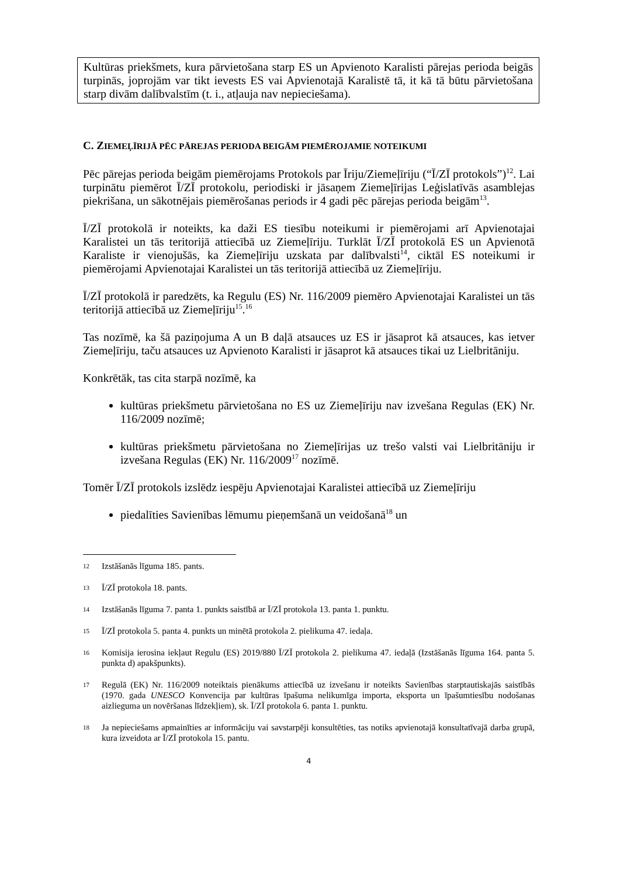Kultūras priekšmets, kura pārvietošana starp ES un Apvienoto Karalisti pārejas perioda beigās turpinās, joprojām var tikt ievests ES vai Apvienotajā Karalistē tā, it kā tā būtu pārvietošana starp divām dalībvalstīm (t. i., atļauja nav nepieciešama).
C. ZIEMEĻĪRIJĀ PĒC PĀREJAS PERIODA BEIGĀM PIEMĒROJAMIE NOTEIKUMI
Pēc pārejas perioda beigām piemērojams Protokols par Īriju/Ziemeļīriju (“Ī/ZĪ protokols”)<sup>12</sup>. Lai turpinātu piemērot Ī/ZĪ protokolu, periodiski ir jāsaņem Ziemeļīrijas Leģislatīvās asamblejas piekrišana, un sākotnējais piemērošanas periods ir 4 gadi pēc pārejas perioda beigām<sup>13</sup>.
Ī/ZĪ protokolā ir noteikts, ka daži ES tiesību noteikumi ir piemērojami arī Apvienotajai Karalistei un tās teritorijā attiecībā uz Ziemeļīriju. Turklāt Ī/ZĪ protokolā ES un Apvienotā Karaliste ir vienojušās, ka Ziemeļīriju uzskata par dalībvalsti<sup>14</sup>, ciktāl ES noteikumi ir piemērojami Apvienotajai Karalistei un tās teritorijā attiecībā uz Ziemeļīriju.
Ī/ZĪ protokolā ir paredzēts, ka Regulu (ES) Nr. 116/2009 piemēro Apvienotajai Karalistei un tās teritorijā attiecībā uz Ziemeļīriju<sup>15</sup>.<sup>16</sup>
Tas nozīmē, ka šā paziņojuma A un B daļā atsauces uz ES ir jāsaprot kā atsauces, kas ietver Ziemeļīriju, taču atsauces uz Apvienoto Karalisti ir jāsaprot kā atsauces tikai uz Lielbritāniju.
Konkrētāk, tas cita starpā nozīmē, ka
kultūras priekšmetu pārvietošana no ES uz Ziemeļīriju nav izvešana Regulas (EK) Nr. 116/2009 nozīmē;
kultūras priekšmetu pārvietošana no Ziemeļīrijas uz trešo valsti vai Lielbritāniju ir izvešana Regulas (EK) Nr. 116/2009<sup>17</sup> nozīmē.
Tomēr Ī/ZĪ protokols izslēdz iespēju Apvienotajai Karalistei attiecībā uz Ziemeļīriju
piedalīties Savienības lēmumu pieņemšanā un veidošanā<sup>18</sup> un
12 Izstāšanās līguma 185. pants.
13 Ī/ZĪ protokola 18. pants.
14 Izstāšanās līguma 7. panta 1. punkts saistībā ar Ī/ZĪ protokola 13. panta 1. punktu.
15 Ī/ZĪ protokola 5. panta 4. punkts un minētā protokola 2. pielikuma 47. iedaļa.
16 Komisija ierosina iekļaut Regulu (ES) 2019/880 Ī/ZĪ protokola 2. pielikuma 47. iedaļā (Izstāšanās līguma 164. panta 5. punkta d) apakšpunkts).
17 Regulā (EK) Nr. 116/2009 noteiktais pienākums attiecībā uz izvešanu ir noteikts Savienības starptautiskajās saistībās (1970. gada UNESCO Konvencija par kultūras īpašuma nelikumīga importa, eksporta un īpašumtiesību nodošanas aizlieguma un novēršanas līdzekļiem), sk. Ī/ZĪ protokola 6. panta 1. punktu.
18 Ja nepieciešams apmainīties ar informāciju vai savstarpēji konsultēties, tas notiks apvienotajā konsultatīvajā darba grupā, kura izveidota ar Ī/ZĪ protokola 15. pantu.
4